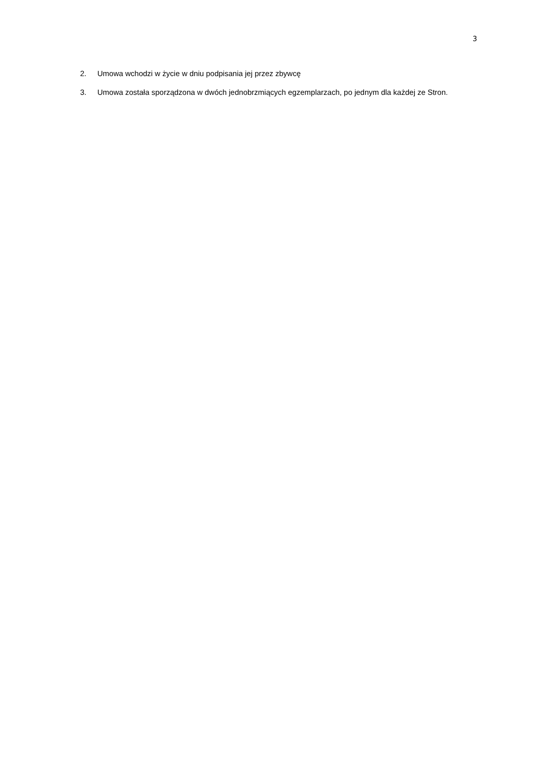3
2. Umowa wchodzi w życie w dniu podpisania jej przez zbywcę
3. Umowa została sporządzona w dwóch jednobrzmiących egzemplarzach, po jednym dla każdej ze Stron.